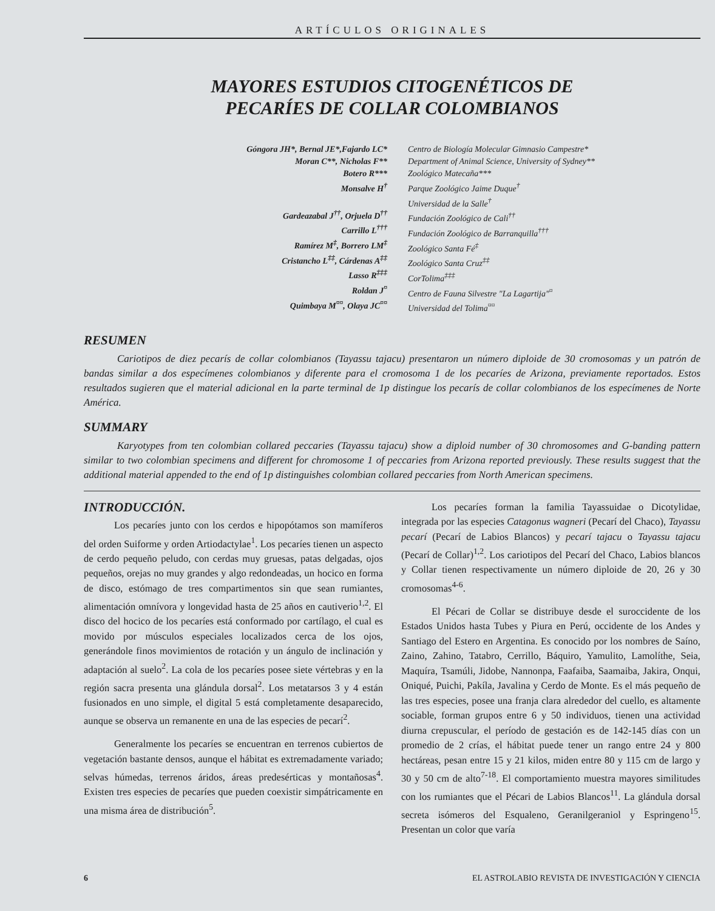ARTÍCULOS ORIGINALES
MAYORES ESTUDIOS CITOGENÉTICOS DE
PECARÍES DE COLLAR COLOMBIANOS
Góngora JH*, Bernal JE*,Fajardo LC*
Moran C**, Nicholas F**
Botero R***
Monsalve H<sup>†</sup>
Gardeazabal J<sup>††</sup>, Orjuela D<sup>††</sup>
Carrillo L<sup>†††</sup>
Ramírez M<sup>‡</sup>, Borrero LM<sup>‡</sup>
Cristancho L<sup>‡‡</sup>, Cárdenas A<sup>‡‡</sup>
Lasso R<sup>‡‡‡</sup>
Roldan J<sup>¤</sup>
Quimbaya M<sup>¤¤</sup>, Olaya JC<sup>¤¤</sup>
Centro de Biología Molecular Gimnasio Campestre*
Department of Animal Science, University of Sydney**
Zoológico Matecaña***
Parque Zoológico Jaime Duque<sup>†</sup>
Universidad de la Salle<sup>†</sup>
Fundación Zoológico de Cali<sup>††</sup>
Fundación Zoológico de Barranquilla<sup>†††</sup>
Zoológico Santa Fé<sup>‡</sup>
Zoológico Santa Cruz<sup>‡‡</sup>
CorTolima<sup>‡‡‡</sup>
Centro de Fauna Silvestre "La Lagartija"<sup>¤</sup>
Universidad del Tolima<sup>¤¤</sup>
RESUMEN
Cariotipos de diez pecarís de collar colombianos (Tayassu tajacu) presentaron un número diploide de 30 cromosomas y un patrón de bandas similar a dos especímenes colombianos y diferente para el cromosoma 1 de los pecaríes de Arizona, previamente reportados. Estos resultados sugieren que el material adicional en la parte terminal de 1p distingue los pecarís de collar colombianos de los especímenes de Norte América.
SUMMARY
Karyotypes from ten colombian collared peccaries (Tayassu tajacu) show a diploid number of 30 chromosomes and G-banding pattern similar to two colombian specimens and different for chromosome 1 of peccaries from Arizona reported previously. These results suggest that the additional material appended to the end of 1p distinguishes colombian collared peccaries from North American specimens.
INTRODUCCIÓN.
Los pecaríes junto con los cerdos e hipopótamos son mamíferos del orden Suiforme y orden Artiodactylae<sup>1</sup>. Los pecaríes tienen un aspecto de cerdo pequeño peludo, con cerdas muy gruesas, patas delgadas, ojos pequeños, orejas no muy grandes y algo redondeadas, un hocico en forma de disco, estómago de tres compartimentos sin que sean rumiantes, alimentación omnívora y longevidad hasta de 25 años en cautiverio<sup>1,2</sup>. El disco del hocico de los pecaríes está conformado por cartílago, el cual es movido por músculos especiales localizados cerca de los ojos, generándole finos movimientos de rotación y un ángulo de inclinación y adaptación al suelo<sup>2</sup>. La cola de los pecaríes posee siete vértebras y en la región sacra presenta una glándula dorsal<sup>2</sup>. Los metatarsos 3 y 4 están fusionados en uno simple, el digital 5 está completamente desaparecido, aunque se observa un remanente en una de las especies de pecarí<sup>2</sup>.
Generalmente los pecaríes se encuentran en terrenos cubiertos de vegetación bastante densos, aunque el hábitat es extremadamente variado; selvas húmedas, terrenos áridos, áreas predesérticas y montañosas<sup>4</sup>. Existen tres especies de pecaríes que pueden coexistir simpátricamente en una misma área de distribución<sup>5</sup>.
Los pecaríes forman la familia Tayassuidae o Dicotylidae, integrada por las especies Catagonus wagneri (Pecarí del Chaco), Tayassu pecarí (Pecarí de Labios Blancos) y pecarí tajacu o Tayassu tajacu (Pecarí de Collar)<sup>1,2</sup>. Los cariotipos del Pecarí del Chaco, Labios blancos y Collar tienen respectivamente un número diploide de 20, 26 y 30 cromosomas<sup>4-6</sup>.
El Pécari de Collar se distribuye desde el suroccidente de los Estados Unidos hasta Tubes y Piura en Perú, occidente de los Andes y Santiago del Estero en Argentina. Es conocido por los nombres de Saíno, Zaino, Zahino, Tatabro, Cerrillo, Báquiro, Yamulito, Lamolíthe, Seia, Maquíra, Tsamúli, Jidobe, Nannonpa, Faafaiba, Saamaiba, Jakira, Onqui, Oniqué, Puichi, Pakíla, Javalina y Cerdo de Monte. Es el más pequeño de las tres especies, posee una franja clara alrededor del cuello, es altamente sociable, forman grupos entre 6 y 50 individuos, tienen una actividad diurna crepuscular, el período de gestación es de 142-145 días con un promedio de 2 crías, el hábitat puede tener un rango entre 24 y 800 hectáreas, pesan entre 15 y 21 kilos, miden entre 80 y 115 cm de largo y 30 y 50 cm de alto<sup>7-18</sup>. El comportamiento muestra mayores similitudes con los rumiantes que el Pécari de Labios Blancos<sup>11</sup>. La glándula dorsal secreta isómeros del Esqualeno, Geranilgeraniol y Espringeno<sup>15</sup>. Presentan un color que varía
6 EL ASTROLABIO REVISTA DE INVESTIGACIÓN Y CIENCIA